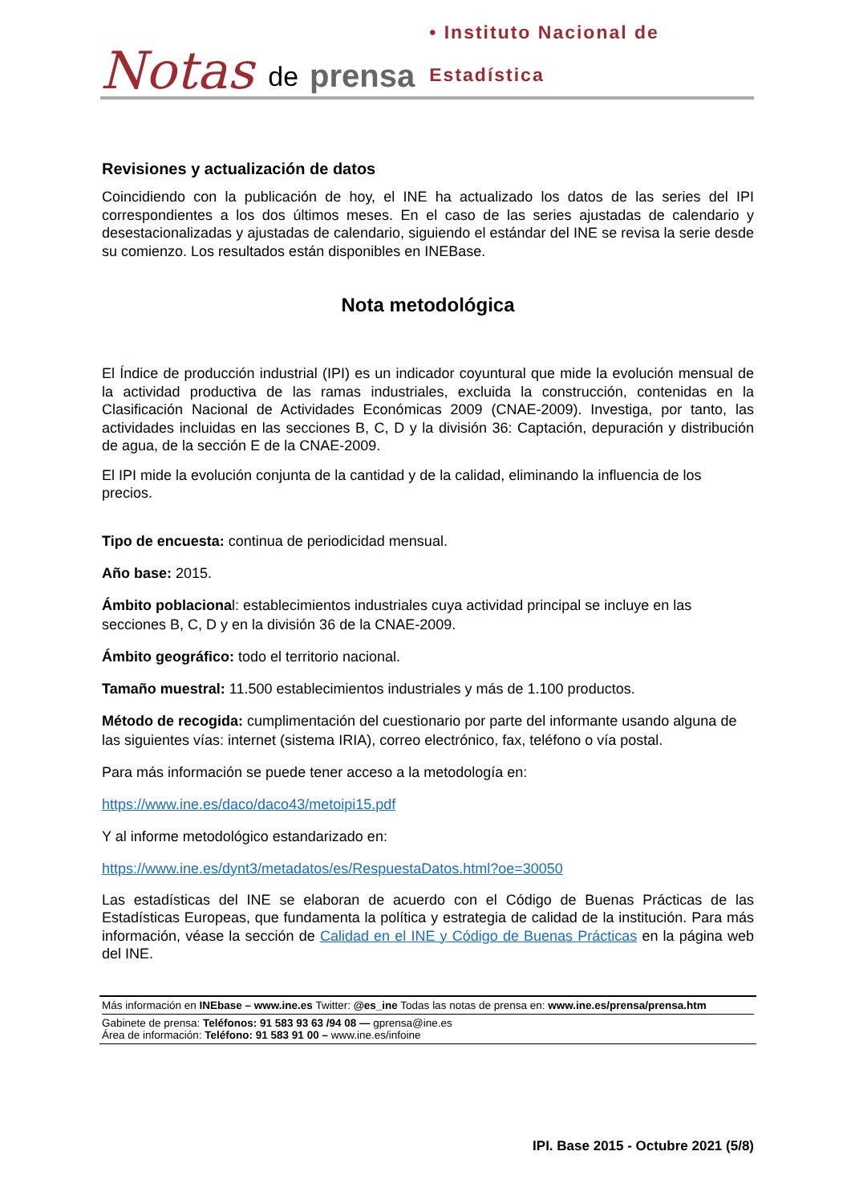Notas de prensa • Instituto Nacional de Estadística
Revisiones y actualización de datos
Coincidiendo con la publicación de hoy, el INE ha actualizado los datos de las series del IPI correspondientes a los dos últimos meses. En el caso de las series ajustadas de calendario y desestacionalizadas y ajustadas de calendario, siguiendo el estándar del INE se revisa la serie desde su comienzo. Los resultados están disponibles en INEBase.
Nota metodológica
El Índice de producción industrial (IPI) es un indicador coyuntural que mide la evolución mensual de la actividad productiva de las ramas industriales, excluida la construcción, contenidas en la Clasificación Nacional de Actividades Económicas 2009 (CNAE-2009). Investiga, por tanto, las actividades incluidas en las secciones B, C, D y la división 36: Captación, depuración y distribución de agua, de la sección E de la CNAE-2009.
El IPI mide la evolución conjunta de la cantidad y de la calidad, eliminando la influencia de los precios.
Tipo de encuesta: continua de periodicidad mensual.
Año base: 2015.
Ámbito poblacional: establecimientos industriales cuya actividad principal se incluye en las secciones B, C, D y en la división 36 de la CNAE-2009.
Ámbito geográfico: todo el territorio nacional.
Tamaño muestral: 11.500 establecimientos industriales y más de 1.100 productos.
Método de recogida: cumplimentación del cuestionario por parte del informante usando alguna de las siguientes vías: internet (sistema IRIA), correo electrónico, fax, teléfono o vía postal.
Para más información se puede tener acceso a la metodología en:
https://www.ine.es/daco/daco43/metoipi15.pdf
Y al informe metodológico estandarizado en:
https://www.ine.es/dynt3/metadatos/es/RespuestaDatos.html?oe=30050
Las estadísticas del INE se elaboran de acuerdo con el Código de Buenas Prácticas de las Estadísticas Europeas, que fundamenta la política y estrategia de calidad de la institución. Para más información, véase la sección de Calidad en el INE y Código de Buenas Prácticas en la página web del INE.
Más información en INEbase – www.ine.es Twitter: @es_ine Todas las notas de prensa en: www.ine.es/prensa/prensa.htm
Gabinete de prensa: Teléfonos: 91 583 93 63 /94 08 — gprensa@ine.es
Área de información: Teléfono: 91 583 91 00 – www.ine.es/infoine
IPI. Base 2015 - Octubre 2021 (5/8)